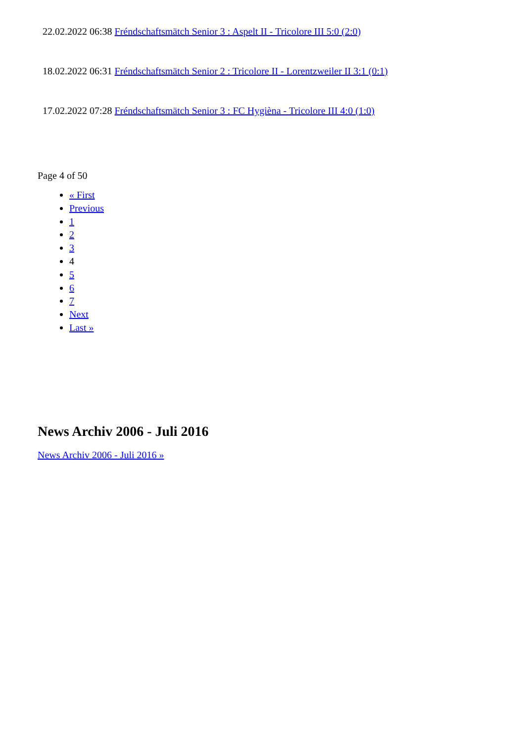22.02.2022 06:38 Fréndschaftsmätch Senior 3 : Aspelt II - Tricolore III 5:0 (2:0)
18.02.2022 06:31 Fréndschaftsmätch Senior 2 : Tricolore II - Lorentzweiler II 3:1 (0:1)
17.02.2022 07:28 Fréndschaftsmätch Senior 3 : FC Hygièna - Tricolore III 4:0 (1:0)
Page 4 of 50
« First
Previous
1
2
3
4
5
6
7
Next
Last »
News Archiv 2006 - Juli 2016
News Archiv 2006 - Juli 2016 »